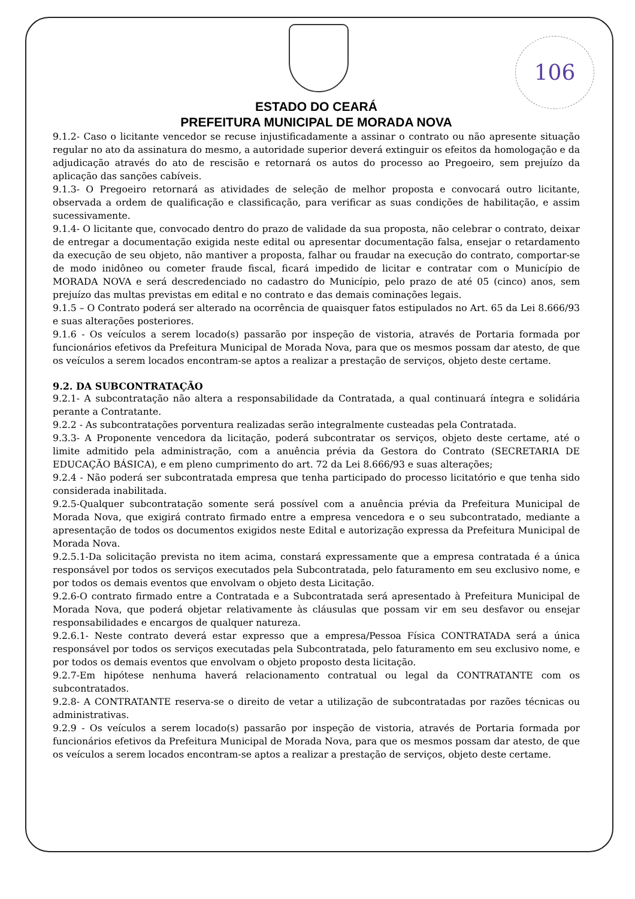106
ESTADO DO CEARÁ
PREFEITURA MUNICIPAL DE MORADA NOVA
9.1.2- Caso o licitante vencedor se recuse injustificadamente a assinar o contrato ou não apresente situação regular no ato da assinatura do mesmo, a autoridade superior deverá extinguir os efeitos da homologação e da adjudicação através do ato de rescisão e retornará os autos do processo ao Pregoeiro, sem prejuízo da aplicação das sanções cabíveis.
9.1.3- O Pregoeiro retornará as atividades de seleção de melhor proposta e convocará outro licitante, observada a ordem de qualificação e classificação, para verificar as suas condições de habilitação, e assim sucessivamente.
9.1.4- O licitante que, convocado dentro do prazo de validade da sua proposta, não celebrar o contrato, deixar de entregar a documentação exigida neste edital ou apresentar documentação falsa, ensejar o retardamento da execução de seu objeto, não mantiver a proposta, falhar ou fraudar na execução do contrato, comportar-se de modo inidôneo ou cometer fraude fiscal, ficará impedido de licitar e contratar com o Município de MORADA NOVA e será descredenciado no cadastro do Município, pelo prazo de até 05 (cinco) anos, sem prejuízo das multas previstas em edital e no contrato e das demais cominações legais.
9.1.5 – O Contrato poderá ser alterado na ocorrência de quaisquer fatos estipulados no Art. 65 da Lei 8.666/93 e suas alterações posteriores.
9.1.6 - Os veículos a serem locado(s) passarão por inspeção de vistoria, através de Portaria formada por funcionários efetivos da Prefeitura Municipal de Morada Nova, para que os mesmos possam dar atesto, de que os veículos a serem locados encontram-se aptos a realizar a prestação de serviços, objeto deste certame.
9.2. DA SUBCONTRATAÇÃO
9.2.1- A subcontratação não altera a responsabilidade da Contratada, a qual continuará íntegra e solidária perante a Contratante.
9.2.2 - As subcontratações porventura realizadas serão integralmente custeadas pela Contratada.
9.3.3- A Proponente vencedora da licitação, poderá subcontratar os serviços, objeto deste certame, até o limite admitido pela administração, com a anuência prévia da Gestora do Contrato (SECRETARIA DE EDUCAÇÃO BÁSICA), e em pleno cumprimento do art. 72 da Lei 8.666/93 e suas alterações;
9.2.4 - Não poderá ser subcontratada empresa que tenha participado do processo licitatório e que tenha sido considerada inabilitada.
9.2.5-Qualquer subcontratação somente será possível com a anuência prévia da Prefeitura Municipal de Morada Nova, que exigirá contrato firmado entre a empresa vencedora e o seu subcontratado, mediante a apresentação de todos os documentos exigidos neste Edital e autorização expressa da Prefeitura Municipal de Morada Nova.
9.2.5.1-Da solicitação prevista no item acima, constará expressamente que a empresa contratada é a única responsável por todos os serviços executados pela Subcontratada, pelo faturamento em seu exclusivo nome, e por todos os demais eventos que envolvam o objeto desta Licitação.
9.2.6-O contrato firmado entre a Contratada e a Subcontratada será apresentado à Prefeitura Municipal de Morada Nova, que poderá objetar relativamente às cláusulas que possam vir em seu desfavor ou ensejar responsabilidades e encargos de qualquer natureza.
9.2.6.1- Neste contrato deverá estar expresso que a empresa/Pessoa Física CONTRATADA será a única responsável por todos os serviços executadas pela Subcontratada, pelo faturamento em seu exclusivo nome, e por todos os demais eventos que envolvam o objeto proposto desta licitação.
9.2.7-Em hipótese nenhuma haverá relacionamento contratual ou legal da CONTRATANTE com os subcontratados.
9.2.8- A CONTRATANTE reserva-se o direito de vetar a utilização de subcontratadas por razões técnicas ou administrativas.
9.2.9 - Os veículos a serem locado(s) passarão por inspeção de vistoria, através de Portaria formada por funcionários efetivos da Prefeitura Municipal de Morada Nova, para que os mesmos possam dar atesto, de que os veículos a serem locados encontram-se aptos a realizar a prestação de serviços, objeto deste certame.